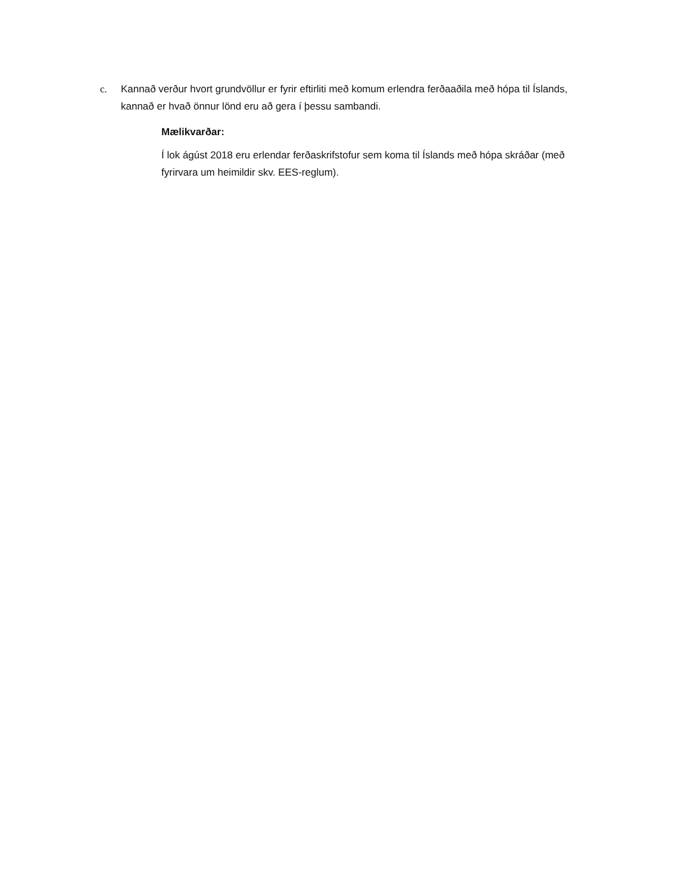c. Kannað verður hvort grundvöllur er fyrir eftirliti með komum erlendra ferðaaðila með hópa til Íslands, kannað er hvað önnur lönd eru að gera í þessu sambandi.
Mælikvarðar:
Í lok ágúst 2018 eru erlendar ferðaskrifstofur sem koma til Íslands með hópa skráðar (með fyrirvara um heimildir skv. EES-reglum).